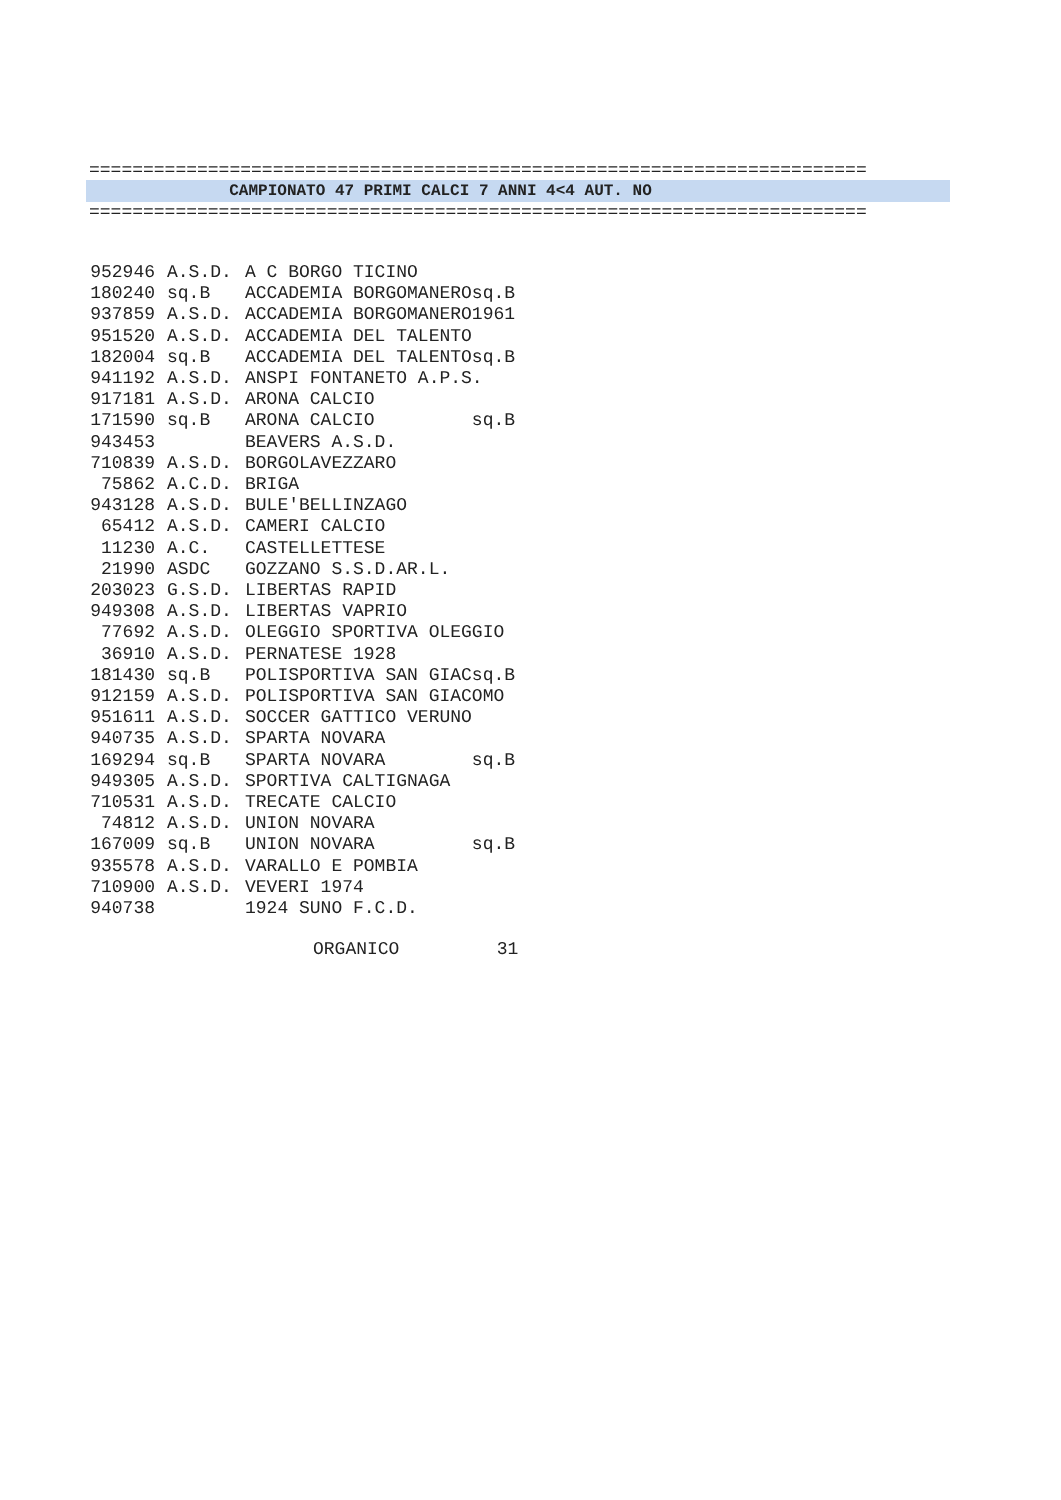========================================================================
CAMPIONATO 47 PRIMI CALCI 7 ANNI 4<4 AUT. NO
========================================================================
| 952946 | A.S.D. | A C BORGO TICINO |
| 180240 | sq.B | ACCADEMIA BORGOMANEROsq.B |
| 937859 | A.S.D. | ACCADEMIA BORGOMANERO1961 |
| 951520 | A.S.D. | ACCADEMIA DEL TALENTO |
| 182004 | sq.B | ACCADEMIA DEL TALENTOsq.B |
| 941192 | A.S.D. | ANSPI FONTANETO A.P.S. |
| 917181 | A.S.D. | ARONA CALCIO |
| 171590 | sq.B | ARONA CALCIO sq.B |
| 943453 | | BEAVERS A.S.D. |
| 710839 | A.S.D. | BORGOLAVEZZARO |
| 75862 | A.C.D. | BRIGA |
| 943128 | A.S.D. | BULE'BELLINZAGO |
| 65412 | A.S.D. | CAMERI CALCIO |
| 11230 | A.C. | CASTELLETTESE |
| 21990 | ASDC | GOZZANO S.S.D.AR.L. |
| 203023 | G.S.D. | LIBERTAS RAPID |
| 949308 | A.S.D. | LIBERTAS VAPRIO |
| 77692 | A.S.D. | OLEGGIO SPORTIVA OLEGGIO |
| 36910 | A.S.D. | PERNATESE 1928 |
| 181430 | sq.B | POLISPORTIVA SAN GIACsq.B |
| 912159 | A.S.D. | POLISPORTIVA SAN GIACOMO |
| 951611 | A.S.D. | SOCCER GATTICO VERUNO |
| 940735 | A.S.D. | SPARTA NOVARA |
| 169294 | sq.B | SPARTA NOVARA sq.B |
| 949305 | A.S.D. | SPORTIVA CALTIGNAGA |
| 710531 | A.S.D. | TRECATE CALCIO |
| 74812 | A.S.D. | UNION NOVARA |
| 167009 | sq.B | UNION NOVARA sq.B |
| 935578 | A.S.D. | VARALLO E POMBIA |
| 710900 | A.S.D. | VEVERI 1974 |
| 940738 | | 1924 SUNO F.C.D. |
ORGANICO 31